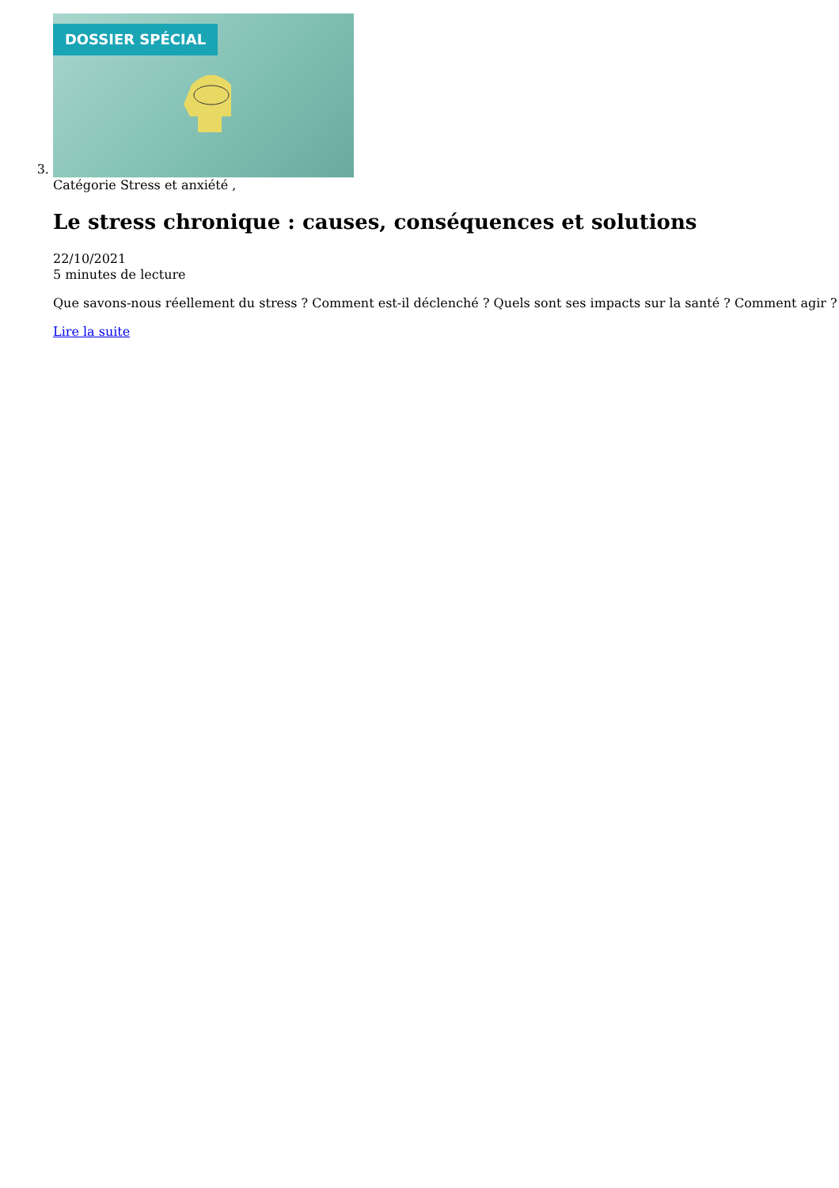3. DOSSIER SPÉCIAL
Catégorie Stress et anxiété ,
Le stress chronique : causes, conséquences et solutions
22/10/2021
5 minutes de lecture
Que savons-nous réellement du stress ? Comment est-il déclenché ? Quels sont ses impacts sur la santé ? Comment agir ?
Lire la suite